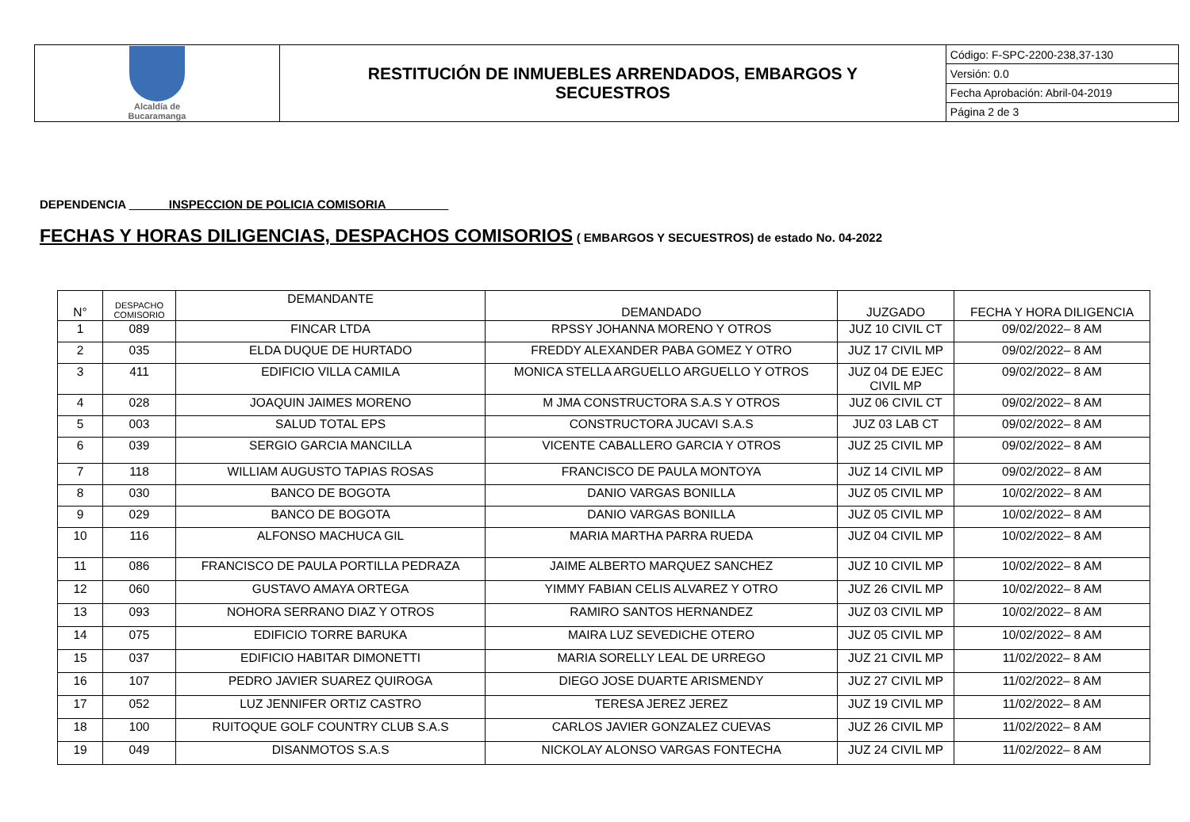| Alcaldía de Bucaramanga | RESTITUCIÓN DE INMUEBLES ARRENDADOS, EMBARGOS Y SECUESTROS | Código: F-SPC-2200-238,37-130 |
| | | Versión: 0.0 |
| | | Fecha Aprobación: Abril-04-2019 |
| | | Página 2 de 3 |
DEPENDENCIA ______INSPECCION DE POLICIA COMISORIA _________
FECHAS Y HORAS DILIGENCIAS, DESPACHOS COMISORIOS ( EMBARGOS Y SECUESTROS) de estado No. 04-2022
| N° | DESPACHO COMISORIO | DEMANDANTE | DEMANDADO | JUZGADO | FECHA Y HORA DILIGENCIA |
| --- | --- | --- | --- | --- | --- |
| 1 | 089 | FINCAR LTDA | RPSSY JOHANNA MORENO Y OTROS | JUZ 10 CIVIL CT | 09/02/2022– 8 AM |
| 2 | 035 | ELDA DUQUE DE HURTADO | FREDDY ALEXANDER PABA GOMEZ Y OTRO | JUZ 17 CIVIL MP | 09/02/2022– 8 AM |
| 3 | 411 | EDIFICIO VILLA CAMILA | MONICA STELLA ARGUELLO ARGUELLO Y OTROS | JUZ 04 DE EJEC CIVIL MP | 09/02/2022– 8 AM |
| 4 | 028 | JOAQUIN JAIMES MORENO | M JMA CONSTRUCTORA S.A.S Y OTROS | JUZ 06 CIVIL CT | 09/02/2022– 8 AM |
| 5 | 003 | SALUD TOTAL EPS | CONSTRUCTORA JUCAVI S.A.S | JUZ 03 LAB CT | 09/02/2022– 8 AM |
| 6 | 039 | SERGIO GARCIA MANCILLA | VICENTE CABALLERO GARCIA Y OTROS | JUZ 25 CIVIL MP | 09/02/2022– 8 AM |
| 7 | 118 | WILLIAM AUGUSTO TAPIAS ROSAS | FRANCISCO DE PAULA MONTOYA | JUZ 14 CIVIL MP | 09/02/2022– 8 AM |
| 8 | 030 | BANCO DE BOGOTA | DANIO VARGAS BONILLA | JUZ 05 CIVIL MP | 10/02/2022– 8 AM |
| 9 | 029 | BANCO DE BOGOTA | DANIO VARGAS BONILLA | JUZ 05 CIVIL MP | 10/02/2022– 8 AM |
| 10 | 116 | ALFONSO MACHUCA GIL | MARIA MARTHA PARRA RUEDA | JUZ 04 CIVIL MP | 10/02/2022– 8 AM |
| 11 | 086 | FRANCISCO DE PAULA PORTILLA PEDRAZA | JAIME ALBERTO MARQUEZ SANCHEZ | JUZ 10 CIVIL MP | 10/02/2022– 8 AM |
| 12 | 060 | GUSTAVO AMAYA ORTEGA | YIMMY FABIAN CELIS ALVAREZ Y OTRO | JUZ 26 CIVIL MP | 10/02/2022– 8 AM |
| 13 | 093 | NOHORA SERRANO DIAZ Y OTROS | RAMIRO SANTOS HERNANDEZ | JUZ 03 CIVIL MP | 10/02/2022– 8 AM |
| 14 | 075 | EDIFICIO TORRE BARUKA | MAIRA LUZ SEVEDICHE OTERO | JUZ 05 CIVIL MP | 10/02/2022– 8 AM |
| 15 | 037 | EDIFICIO HABITAR DIMONETTI | MARIA SORELLY LEAL DE URREGO | JUZ 21 CIVIL MP | 11/02/2022– 8 AM |
| 16 | 107 | PEDRO JAVIER SUAREZ QUIROGA | DIEGO JOSE DUARTE ARISMENDY | JUZ 27 CIVIL MP | 11/02/2022– 8 AM |
| 17 | 052 | LUZ JENNIFER ORTIZ CASTRO | TERESA JEREZ JEREZ | JUZ 19 CIVIL MP | 11/02/2022– 8 AM |
| 18 | 100 | RUITOQUE GOLF COUNTRY CLUB S.A.S | CARLOS JAVIER GONZALEZ CUEVAS | JUZ 26 CIVIL MP | 11/02/2022– 8 AM |
| 19 | 049 | DISANMOTOS S.A.S | NICKOLAY ALONSO VARGAS FONTECHA | JUZ 24 CIVIL MP | 11/02/2022– 8 AM |